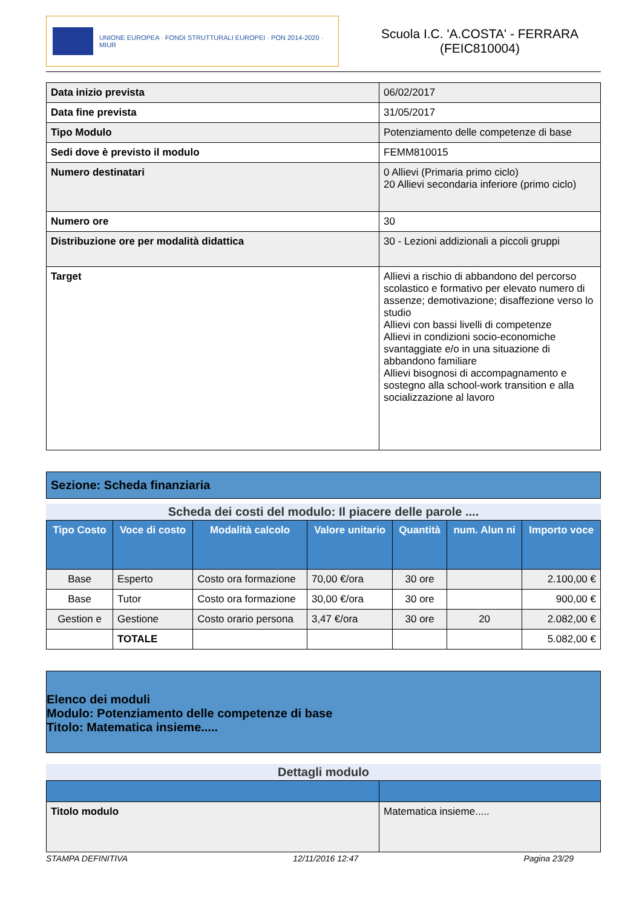UNIONE EUROPEA · FONDI STRUTTURALI EUROPEI · PON 2014-2020 · MIUR
Scuola I.C. 'A.COSTA' - FERRARA
(FEIC810004)
| Data inizio prevista | 06/02/2017 |
| Data fine prevista | 31/05/2017 |
| Tipo Modulo | Potenziamento delle competenze di base |
| Sedi dove è previsto il modulo | FEMM810015 |
| Numero destinatari | 0 Allievi (Primaria primo ciclo) 20 Allievi secondaria inferiore (primo ciclo) |
| Numero ore | 30 |
| Distribuzione ore per modalità didattica | 30 - Lezioni addizionali a piccoli gruppi |
| Target | Allievi a rischio di abbandono del percorso scolastico e formativo per elevato numero di assenze; demotivazione; disaffezione verso lo studio Allievi con bassi livelli di competenze Allievi in condizioni socio-economiche svantaggiate e/o in una situazione di abbandono familiare Allievi bisognosi di accompagnamento e sostegno alla school-work transition e alla socializzazione al lavoro |
Sezione: Scheda finanziaria
Scheda dei costi del modulo: Il piacere delle parole ....
| Tipo Costo | Voce di costo | Modalità calcolo | Valore unitario | Quantità | num. Alun ni | Importo voce |
| --- | --- | --- | --- | --- | --- | --- |
| Base | Esperto | Costo ora formazione | 70,00 €/ora | 30 ore | | 2.100,00 € |
| Base | Tutor | Costo ora formazione | 30,00 €/ora | 30 ore | | 900,00 € |
| Gestion e | Gestione | Costo orario persona | 3,47 €/ora | 30 ore | 20 | 2.082,00 € |
| | TOTALE | | | | | 5.082,00 € |
Elenco dei moduli
Modulo: Potenziamento delle competenze di base
Titolo: Matematica insieme.....
Dettagli modulo
| Titolo modulo | Matematica insieme..... |
STAMPA DEFINITIVA 12/11/2016 12:47 Pagina 23/29